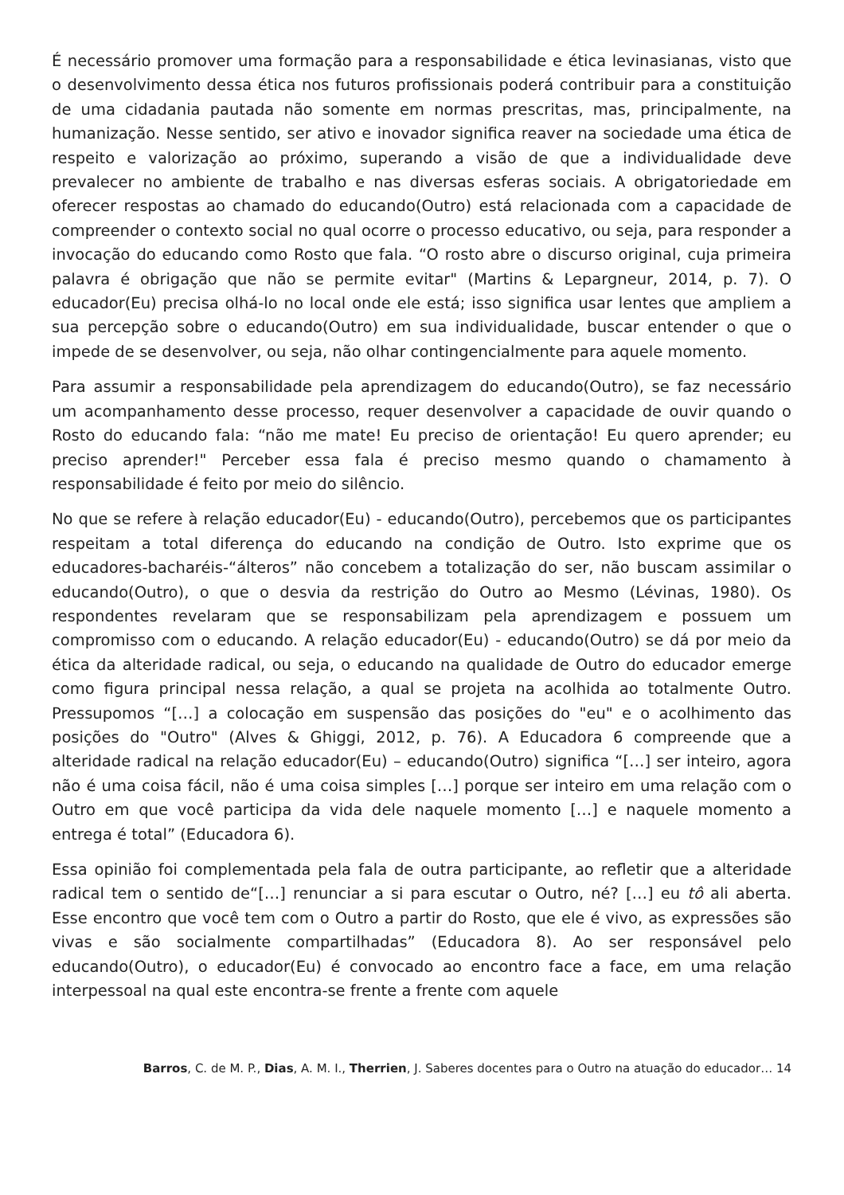É necessário promover uma formação para a responsabilidade e ética levinasianas, visto que o desenvolvimento dessa ética nos futuros profissionais poderá contribuir para a constituição de uma cidadania pautada não somente em normas prescritas, mas, principalmente, na humanização. Nesse sentido, ser ativo e inovador significa reaver na sociedade uma ética de respeito e valorização ao próximo, superando a visão de que a individualidade deve prevalecer no ambiente de trabalho e nas diversas esferas sociais. A obrigatoriedade em oferecer respostas ao chamado do educando(Outro) está relacionada com a capacidade de compreender o contexto social no qual ocorre o processo educativo, ou seja, para responder a invocação do educando como Rosto que fala. “O rosto abre o discurso original, cuja primeira palavra é obrigação que não se permite evitar" (Martins & Lepargneur, 2014, p. 7). O educador(Eu) precisa olhá-lo no local onde ele está; isso significa usar lentes que ampliem a sua percepção sobre o educando(Outro) em sua individualidade, buscar entender o que o impede de se desenvolver, ou seja, não olhar contingencialmente para aquele momento.
Para assumir a responsabilidade pela aprendizagem do educando(Outro), se faz necessário um acompanhamento desse processo, requer desenvolver a capacidade de ouvir quando o Rosto do educando fala: “não me mate! Eu preciso de orientação! Eu quero aprender; eu preciso aprender!" Perceber essa fala é preciso mesmo quando o chamamento à responsabilidade é feito por meio do silêncio.
No que se refere à relação educador(Eu) - educando(Outro), percebemos que os participantes respeitam a total diferença do educando na condição de Outro. Isto exprime que os educadores-bacharéis-“álteros” não concebem a totalização do ser, não buscam assimilar o educando(Outro), o que o desvia da restrição do Outro ao Mesmo (Lévinas, 1980). Os respondentes revelaram que se responsabilizam pela aprendizagem e possuem um compromisso com o educando. A relação educador(Eu) - educando(Outro) se dá por meio da ética da alteridade radical, ou seja, o educando na qualidade de Outro do educador emerge como figura principal nessa relação, a qual se projeta na acolhida ao totalmente Outro. Pressupomos “[…] a colocação em suspensão das posições do "eu" e o acolhimento das posições do "Outro" (Alves & Ghiggi, 2012, p. 76). A Educadora 6 compreende que a alteridade radical na relação educador(Eu) – educando(Outro) significa “[…] ser inteiro, agora não é uma coisa fácil, não é uma coisa simples […] porque ser inteiro em uma relação com o Outro em que você participa da vida dele naquele momento […] e naquele momento a entrega é total” (Educadora 6).
Essa opinião foi complementada pela fala de outra participante, ao refletir que a alteridade radical tem o sentido de“[…] renunciar a si para escutar o Outro, né? […] eu tô ali aberta. Esse encontro que você tem com o Outro a partir do Rosto, que ele é vivo, as expressões são vivas e são socialmente compartilhadas” (Educadora 8). Ao ser responsável pelo educando(Outro), o educador(Eu) é convocado ao encontro face a face, em uma relação interpessoal na qual este encontra-se frente a frente com aquele
Barros, C. de M. P., Dias, A. M. I., Therrien, J. Saberes docentes para o Outro na atuação do educador… 14